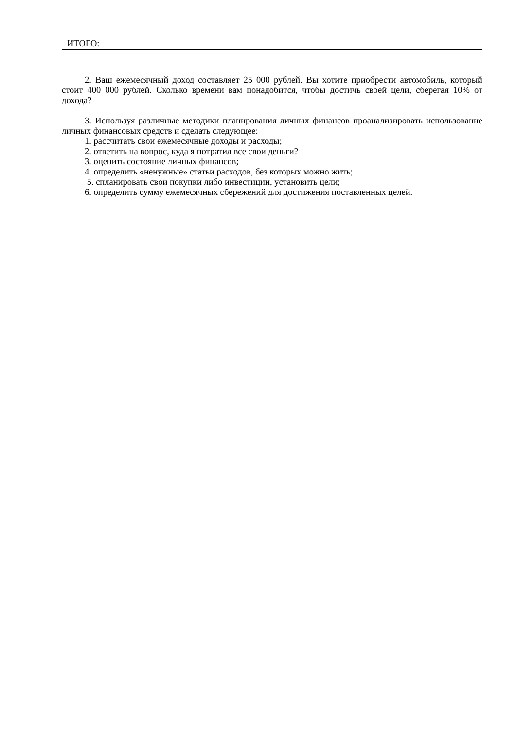| ИТОГО: | |
2. Ваш ежемесячный доход составляет 25 000 рублей. Вы хотите приобрести автомобиль, который стоит 400 000 рублей. Сколько времени вам понадобится, чтобы достичь своей цели, сберегая 10% от дохода?
3. Используя различные методики планирования личных финансов проанализировать использование личных финансовых средств и сделать следующее:
1. рассчитать свои ежемесячные доходы и расходы;
2. ответить на вопрос, куда я потратил все свои деньги?
3. оценить состояние личных финансов;
4. определить «ненужные» статьи расходов, без которых можно жить;
5. спланировать свои покупки либо инвестиции, установить цели;
6. определить сумму ежемесячных сбережений для достижения поставленных целей.